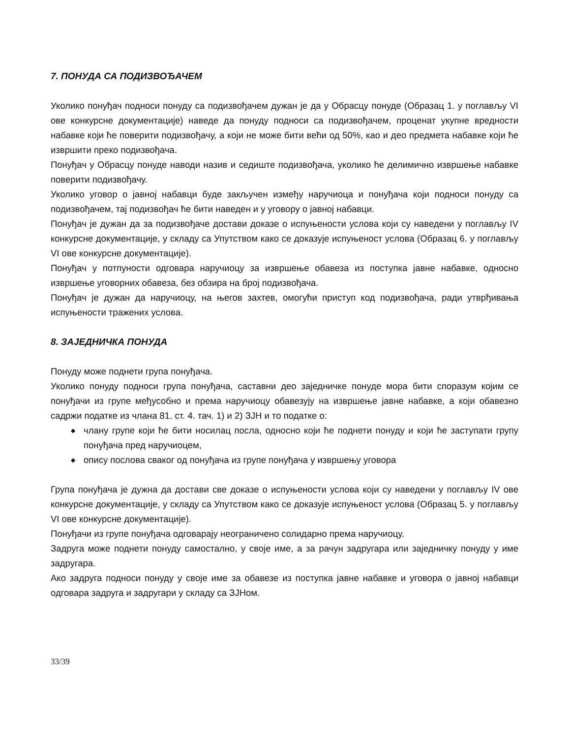7. ПОНУДА СА ПОДИЗВОЂАЧЕМ
Уколико понуђач подноси понуду са подизвођачем дужан је да у Обрасцу понуде (Образац 1. у поглављу VI ове конкурсне документације) наведе да понуду подноси са подизвођачем, проценат укупне вредности набавке који ће поверити подизвођачу, а који не може бити већи од 50%, као и део предмета набавке који ће извршити преко подизвођача.
Понуђач у Обрасцу понуде наводи назив и седиште подизвођача, уколико ће делимично извршење набавке поверити подизвођачу.
Уколико уговор о јавној набавци буде закључен између наручиоца и понуђача који подноси понуду са подизвођачем, тај подизвођач ће бити наведен и у уговору о јавној набавци.
Понуђач је дужан да за подизвођаче достави доказе о испуњености услова који су наведени у поглављу IV конкурсне документације, у складу са Упутством како се доказује испуњеност услова (Образац 6. у поглављу VI ове конкурсне документације).
Понуђач у потпуности одговара наручиоцу за извршење обавеза из поступка јавне набавке, односно извршење уговорних обавеза, без обзира на број подизвођача.
Понуђач је дужан да наручиоцу, на његов захтев, омогући приступ код подизвођача, ради утврђивања испуњености тражених услова.
8. ЗАЈЕДНИЧКА ПОНУДА
Понуду може поднети група понуђача.
Уколико понуду подноси група понуђача, саставни део заједничке понуде мора бити споразум којим се понуђачи из групе међусобно и према наручиоцу обавезују на извршење јавне набавке, а који обавезно садржи податке из члана 81. ст. 4. тач. 1) и 2) ЗЈН и то податке о:
◆ члану групе који ће бити носилац посла, односно који ће поднети понуду и који ће заступати групу понуђача пред наручиоцем,
◆ опису послова сваког од понуђача из групе понуђача у извршењу уговора
Група понуђача је дужна да достави све доказе о испуњености услова који су наведени у поглављу IV ове конкурсне документације, у складу са Упутством како се доказује испуњеност услова (Образац 5. у поглављу VI ове конкурсне документације).
Понуђачи из групе понуђача одговарају неограничено солидарно према наручиоцу.
Задруга може поднети понуду самостално, у своје име, а за рачун задругара или заједничку понуду у име задругара.
Ако задруга подноси понуду у своје име за обавезе из поступка јавне набавке и уговора о јавној набавци одговара задруга и задругари у складу са ЗЈНом.
33/39